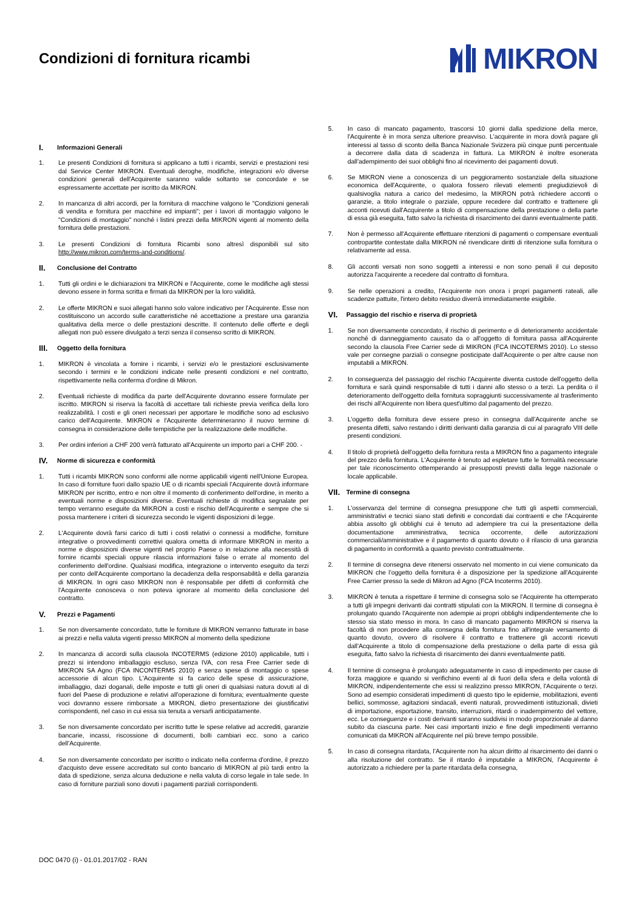Condizioni di fornitura ricambi
MIKRON
I. Informazioni Generali
1. Le presenti Condizioni di fornitura si applicano a tutti i ricambi, servizi e prestazioni resi dal Service Center MIKRON. Eventuali deroghe, modifiche, integrazioni e/o diverse condizioni generali dell'Acquirente saranno valide soltanto se concordate e se espressamente accettate per iscritto da MIKRON.
2. In mancanza di altri accordi, per la fornitura di macchine valgono le "Condizioni generali di vendita e fornitura per macchine ed impianti"; per i lavori di montaggio valgono le "Condizioni di montaggio" nonché i listini prezzi della MIKRON vigenti al momento della fornitura delle prestazioni.
3. Le presenti Condizioni di fornitura Ricambi sono altresì disponibili sul sito http://www.mikron.com/terms-and-conditions/.
II. Conclusione del Contratto
1. Tutti gli ordini e le dichiarazioni tra MIKRON e l'Acquirente, come le modifiche agli stessi devono essere in forma scritta e firmati da MIKRON per la loro validità.
2. Le offerte MIKRON e suoi allegati hanno solo valore indicativo per l'Acquirente. Esse non costituiscono un accordo sulle caratteristiche né accettazione a prestare una garanzia qualitativa della merce o delle prestazioni descritte. Il contenuto delle offerte e degli allegati non può essere divulgato a terzi senza il consenso scritto di MIKRON.
III. Oggetto della fornitura
1. MIKRON è vincolata a fornire i ricambi, i servizi e/o le prestazioni esclusivamente secondo i termini e le condizioni indicate nelle presenti condizioni e nel contratto, rispettivamente nella conferma d'ordine di Mikron.
2. Eventuali richieste di modifica da parte dell'Acquirente dovranno essere formulate per iscritto. MIKRON si riserva la facoltà di accettare tali richieste previa verifica della loro realizzabilità. I costi e gli oneri necessari per apportare le modifiche sono ad esclusivo carico dell'Acquirente. MIKRON e l'Acquirente determineranno il nuovo termine di consegna in considerazione delle tempistiche per la realizzazione delle modifiche.
3. Per ordini inferiori a CHF 200 verrà fatturato all'Acquirente un importo pari a CHF 200. -
IV. Norme di sicurezza e conformità
1. Tutti i ricambi MIKRON sono conformi alle norme applicabili vigenti nell'Unione Europea. In caso di forniture fuori dallo spazio UE o di ricambi speciali l'Acquirente dovrà informare MIKRON per iscritto, entro e non oltre il momento di conferimento dell'ordine, in merito a eventuali norme e disposizioni diverse. Eventuali richieste di modifica segnalate per tempo verranno eseguite da MIKRON a costi e rischio dell'Acquirente e sempre che si possa mantenere i criteri di sicurezza secondo le vigenti disposizioni di legge.
2. L'Acquirente dovrà farsi carico di tutti i costi relativi o connessi a modifiche, forniture integrative o provvedimenti correttivi qualora ometta di informare MIKRON in merito a norme e disposizioni diverse vigenti nel proprio Paese o in relazione alla necessità di fornire ricambi speciali oppure rilascia informazioni false o errate al momento del conferimento dell'ordine. Qualsiasi modifica, integrazione o intervento eseguito da terzi per conto dell'Acquirente comportano la decadenza della responsabilità e della garanzia di MIKRON. In ogni caso MIKRON non è responsabile per difetti di conformità che l'Acquirente conosceva o non poteva ignorare al momento della conclusione del contratto.
V. Prezzi e Pagamenti
1. Se non diversamente concordato, tutte le forniture di MIKRON verranno fatturate in base ai prezzi e nella valuta vigenti presso MIKRON al momento della spedizione
2. In mancanza di accordi sulla clausola INCOTERMS (edizione 2010) applicabile, tutti i prezzi si intendono imballaggio escluso, senza IVA, con resa Free Carrier sede di MIKRON SA Agno (FCA INCONTERMS 2010) e senza spese di montaggio o spese accessorie di alcun tipo. L'Acquirente si fa carico delle spese di assicurazione, imballaggio, dazi doganali, delle imposte e tutti gli oneri di qualsiasi natura dovuti al di fuori del Paese di produzione e relativi all'operazione di fornitura; eventualmente queste voci dovranno essere rimborsate a MIKRON, dietro presentazione dei giustificativi corrispondenti, nel caso in cui essa sia tenuta a versarli anticipatamente.
3. Se non diversamente concordato per iscritto tutte le spese relative ad accrediti, garanzie bancarie, incassi, riscossione di documenti, bolli cambiari ecc. sono a carico dell'Acquirente.
4. Se non diversamente concordato per iscritto o indicato nella conferma d'ordine, il prezzo d'acquisto deve essere accreditato sul conto bancario di MIKRON al più tardi entro la data di spedizione, senza alcuna deduzione e nella valuta di corso legale in tale sede. In caso di forniture parziali sono dovuti i pagamenti parziali corrispondenti.
5. In caso di mancato pagamento, trascorsi 10 giorni dalla spedizione della merce, l'Acquirente è in mora senza ulteriore preavviso. L'acquirente in mora dovrà pagare gli interessi al tasso di sconto della Banca Nazionale Svizzera più cinque punti percentuale a decorrere dalla data di scadenza in fattura. La MIKRON è inoltre esonerata dall'adempimento dei suoi obblighi fino al ricevimento dei pagamenti dovuti.
6. Se MIKRON viene a conoscenza di un peggioramento sostanziale della situazione economica dell'Acquirente, o qualora fossero rilevati elementi pregiudizievoli di qualsivoglia natura a carico del medesimo, la MIKRON potrà richiedere acconti o garanzie, a titolo integrale o parziale, oppure recedere dal contratto e trattenere gli acconti ricevuti dall'Acquirente a titolo di compensazione della prestazione o della parte di essa già eseguita, fatto salvo la richiesta di risarcimento dei danni eventualmente patiti.
7. Non è permesso all'Acquirente effettuare ritenzioni di pagamenti o compensare eventuali contropartite contestate dalla MIKRON né rivendicare diritti di ritenzione sulla fornitura o relativamente ad essa.
8. Gli acconti versati non sono soggetti a interessi e non sono penali il cui deposito autorizza l'acquirente a recedere dal contratto di fornitura.
9. Se nelle operazioni a credito, l'Acquirente non onora i propri pagamenti rateali, alle scadenze pattuite, l'intero debito residuo diverrà immediatamente esigibile.
VI. Passaggio del rischio e riserva di proprietà
1. Se non diversamente concordato, il rischio di perimento e di deterioramento accidentale nonché di danneggiamento causato da o all'oggetto di fornitura passa all'Acquirente secondo la clausola Free Carrier sede di MIKRON (FCA INCOTERMS 2010). Lo stesso vale per consegne parziali o consegne posticipate dall'Acquirente o per altre cause non imputabili a MIKRON.
2. In conseguenza del passaggio del rischio l'Acquirente diventa custode dell'oggetto della fornitura e sarà quindi responsabile di tutti i danni allo stesso o a terzi. La perdita o il deterioramento dell'oggetto della fornitura sopraggiunti successivamente al trasferimento dei rischi all'Acquirente non libera quest'ultimo dal pagamento del prezzo.
3. L'oggetto della fornitura deve essere preso in consegna dall'Acquirente anche se presenta difetti, salvo restando i diritti derivanti dalla garanzia di cui al paragrafo VIII delle presenti condizioni.
4. Il titolo di proprietà dell'oggetto della fornitura resta a MIKRON fino a pagamento integrale del prezzo della fornitura. L'Acquirente è tenuto ad espletare tutte le formalità necessarie per tale riconoscimento ottemperando ai presupposti previsti dalla legge nazionale o locale applicabile.
VII. Termine di consegna
1. L'osservanza del termine di consegna presuppone che tutti gli aspetti commerciali, amministrativi e tecnici siano stati definiti e concordati dai contraenti e che l'Acquirente abbia assolto gli obblighi cui è tenuto ad adempiere tra cui la presentazione della documentazione amministrativa, tecnica occorrente, delle autorizzazioni commerciali/amministrative e il pagamento di quanto dovuto o il rilascio di una garanzia di pagamento in conformità a quanto previsto contrattualmente.
2. Il termine di consegna deve ritenersi osservato nel momento in cui viene comunicato da MIKRON che l'oggetto della fornitura è a disposizione per la spedizione all'Acquirente Free Carrier presso la sede di Mikron ad Agno (FCA Incoterms 2010).
3. MIKRON è tenuta a rispettare il termine di consegna solo se l'Acquirente ha ottemperato a tutti gli impegni derivanti dai contratti stipulati con la MIKRON. Il termine di consegna è prolungato quando l'Acquirente non adempie ai propri obblighi indipendentemente che lo stesso sia stato messo in mora. In caso di mancato pagamento MIKRON si riserva la facoltà di non procedere alla consegna della fornitura fino all'integrale versamento di quanto dovuto, ovvero di risolvere il contratto e trattenere gli acconti ricevuti dall'Acquirente a titolo di compensazione della prestazione o della parte di essa già eseguita, fatto salvo la richiesta di risarcimento dei danni eventualmente patiti.
4. Il termine di consegna è prolungato adeguatamente in caso di impedimento per cause di forza maggiore e quando si verifichino eventi al di fuori della sfera e della volontà di MIKRON, indipendentemente che essi si realizzino presso MIKRON, l'Acquirente o terzi. Sono ad esempio considerati impedimenti di questo tipo le epidemie, mobilitazioni, eventi bellici, sommosse, agitazioni sindacali, eventi naturali, provvedimenti istituzionali, divieti di importazione, esportazione, transito, interruzioni, ritardi o inadempimento del vettore, ecc. Le conseguenze e i costi derivanti saranno suddivisi in modo proporzionale al danno subito da ciascuna parte. Nei casi importanti inizio e fine degli impedimenti verranno comunicati da MIKRON all'Acquirente nel più breve tempo possibile.
5. In caso di consegna ritardata, l'Acquirente non ha alcun diritto al risarcimento dei danni o alla risoluzione del contratto. Se il ritardo è imputabile a MIKRON, l'Acquirente è autorizzato a richiedere per la parte ritardata della consegna,
DOC 0470 (i) - 01.01.2017/02 - RAN